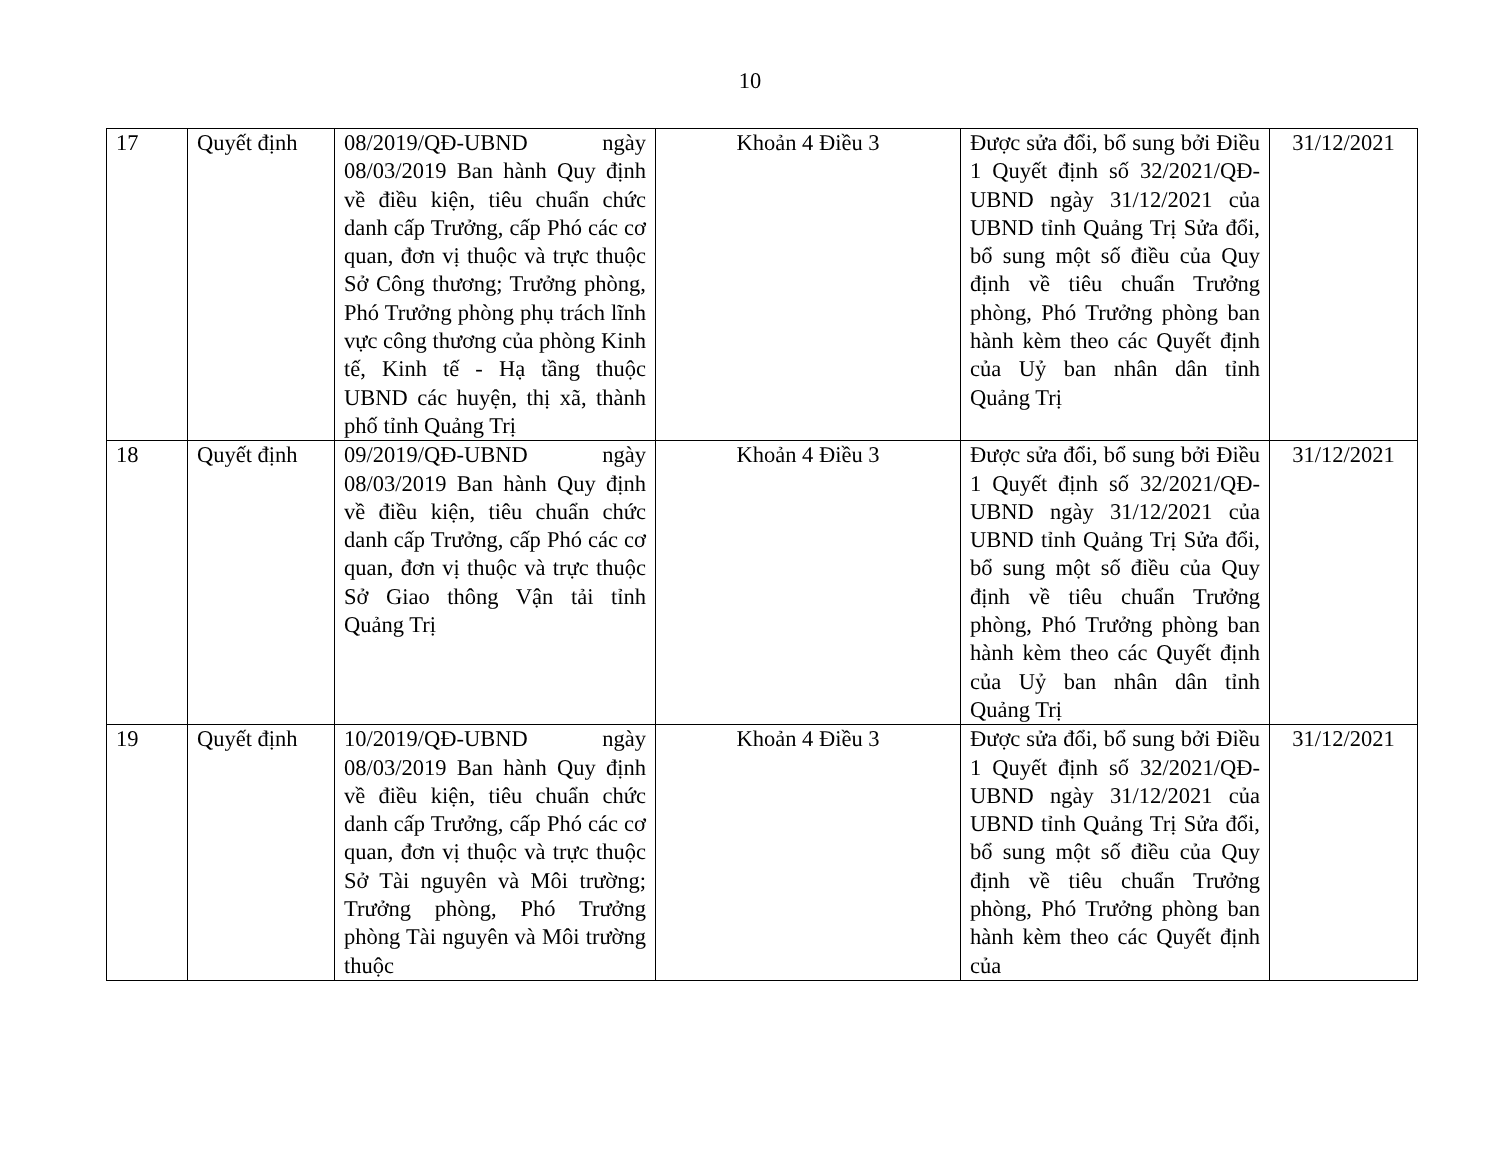10
| 17 | Quyết định | 08/2019/QĐ-UBND ngày 08/03/2019 Ban hành Quy định về điều kiện, tiêu chuẩn chức danh cấp Trưởng, cấp Phó các cơ quan, đơn vị thuộc và trực thuộc Sở Công thương; Trưởng phòng, Phó Trưởng phòng phụ trách lĩnh vực công thương của phòng Kinh tế, Kinh tế - Hạ tầng thuộc UBND các huyện, thị xã, thành phố tỉnh Quảng Trị | Khoản 4 Điều 3 | Được sửa đổi, bổ sung bởi Điều 1 Quyết định số 32/2021/QĐ-UBND ngày 31/12/2021 của UBND tỉnh Quảng Trị Sửa đổi, bổ sung một số điều của Quy định về tiêu chuẩn Trưởng phòng, Phó Trưởng phòng ban hành kèm theo các Quyết định của Uỷ ban nhân dân tỉnh Quảng Trị | 31/12/2021 |
| 18 | Quyết định | 09/2019/QĐ-UBND ngày 08/03/2019 Ban hành Quy định về điều kiện, tiêu chuẩn chức danh cấp Trưởng, cấp Phó các cơ quan, đơn vị thuộc và trực thuộc Sở Giao thông Vận tải tỉnh Quảng Trị | Khoản 4 Điều 3 | Được sửa đổi, bổ sung bởi Điều 1 Quyết định số 32/2021/QĐ-UBND ngày 31/12/2021 của UBND tỉnh Quảng Trị Sửa đổi, bổ sung một số điều của Quy định về tiêu chuẩn Trưởng phòng, Phó Trưởng phòng ban hành kèm theo các Quyết định của Uỷ ban nhân dân tỉnh Quảng Trị | 31/12/2021 |
| 19 | Quyết định | 10/2019/QĐ-UBND ngày 08/03/2019 Ban hành Quy định về điều kiện, tiêu chuẩn chức danh cấp Trưởng, cấp Phó các cơ quan, đơn vị thuộc và trực thuộc Sở Tài nguyên và Môi trường; Trưởng phòng, Phó Trưởng phòng Tài nguyên và Môi trường thuộc | Khoản 4 Điều 3 | Được sửa đổi, bổ sung bởi Điều 1 Quyết định số 32/2021/QĐ-UBND ngày 31/12/2021 của UBND tỉnh Quảng Trị Sửa đổi, bổ sung một số điều của Quy định về tiêu chuẩn Trưởng phòng, Phó Trưởng phòng ban hành kèm theo các Quyết định của | 31/12/2021 |